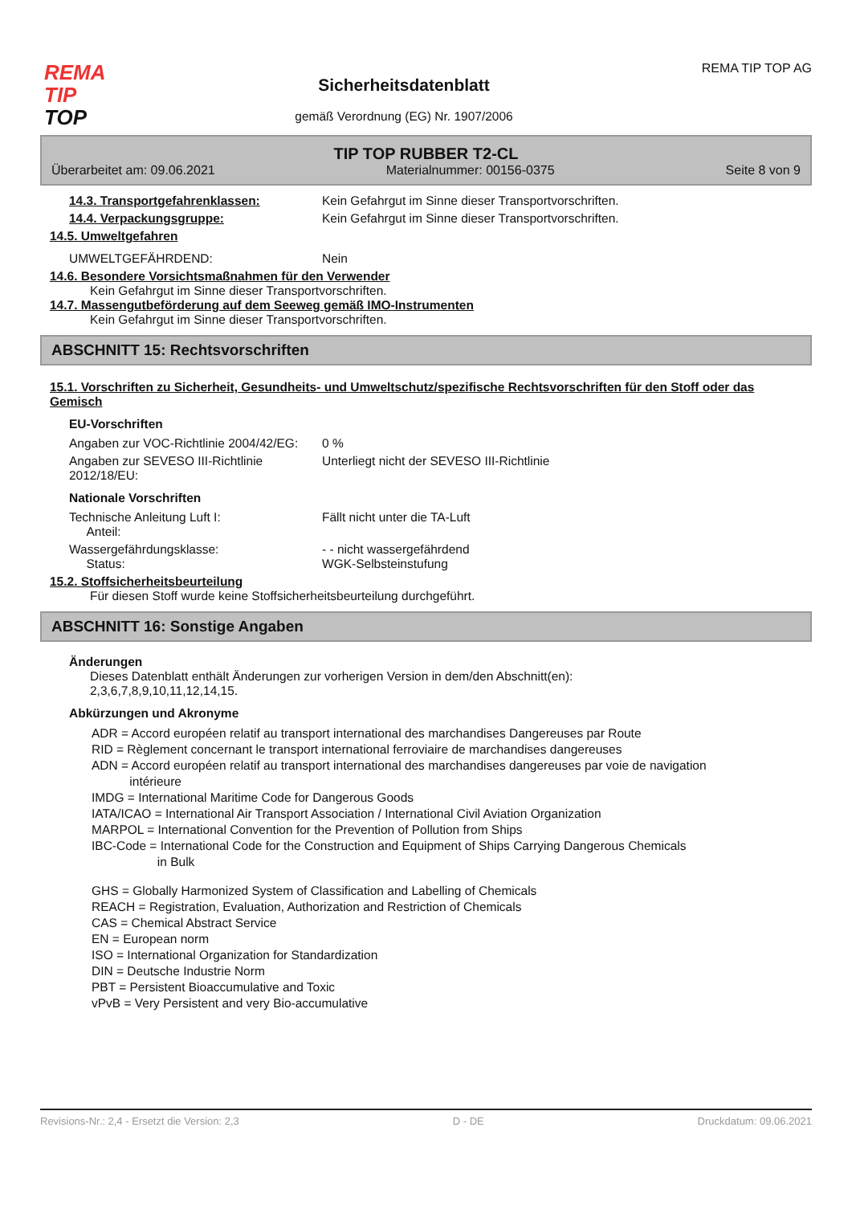REMA
TIP
TOP
Sicherheitsdatenblatt
gemäß Verordnung (EG) Nr. 1907/2006
REMA TIP TOP AG
TIP TOP RUBBER T2-CL
Überarbeitet am: 09.06.2021 Materialnummer: 00156-0375 Seite 8 von 9
14.3. Transportgefahrenklassen: Kein Gefahrgut im Sinne dieser Transportvorschriften.
14.4. Verpackungsgruppe: Kein Gefahrgut im Sinne dieser Transportvorschriften.
14.5. Umweltgefahren
UMWELTGEFÄHRDEND: Nein
14.6. Besondere Vorsichtsmaßnahmen für den Verwender
Kein Gefahrgut im Sinne dieser Transportvorschriften.
14.7. Massengutbeförderung auf dem Seeweg gemäß IMO-Instrumenten
Kein Gefahrgut im Sinne dieser Transportvorschriften.
ABSCHNITT 15: Rechtsvorschriften
15.1. Vorschriften zu Sicherheit, Gesundheits- und Umweltschutz/spezifische Rechtsvorschriften für den Stoff oder das Gemisch
EU-Vorschriften
Angaben zur VOC-Richtlinie 2004/42/EG:
0 %
Angaben zur SEVESO III-Richtlinie 2012/18/EU:
Unterliegt nicht der SEVESO III-Richtlinie
Nationale Vorschriften
Technische Anleitung Luft I:
Anteil:
Fällt nicht unter die TA-Luft
Wassergefährdungsklasse:
Status:
- - nicht wassergefährdend
WGK-Selbsteinstufung
15.2. Stoffsicherheitsbeurteilung
Für diesen Stoff wurde keine Stoffsicherheitsbeurteilung durchgeführt.
ABSCHNITT 16: Sonstige Angaben
Änderungen
Dieses Datenblatt enthält Änderungen zur vorherigen Version in dem/den Abschnitt(en):
2,3,6,7,8,9,10,11,12,14,15.
Abkürzungen und Akronyme
ADR = Accord européen relatif au transport international des marchandises Dangereuses par Route
RID = Règlement concernant le transport international ferroviaire de marchandises dangereuses
ADN = Accord européen relatif au transport international des marchandises dangereuses par voie de navigation
intérieure
IMDG = International Maritime Code for Dangerous Goods
IATA/ICAO = International Air Transport Association / International Civil Aviation Organization
MARPOL = International Convention for the Prevention of Pollution from Ships
IBC-Code = International Code for the Construction and Equipment of Ships Carrying Dangerous Chemicals
in Bulk
GHS = Globally Harmonized System of Classification and Labelling of Chemicals
REACH = Registration, Evaluation, Authorization and Restriction of Chemicals
CAS = Chemical Abstract Service
EN = European norm
ISO = International Organization for Standardization
DIN = Deutsche Industrie Norm
PBT = Persistent Bioaccumulative and Toxic
vPvB = Very Persistent and very Bio-accumulative
Revisions-Nr.: 2,4 - Ersetzt die Version: 2,3 D - DE Druckdatum: 09.06.2021